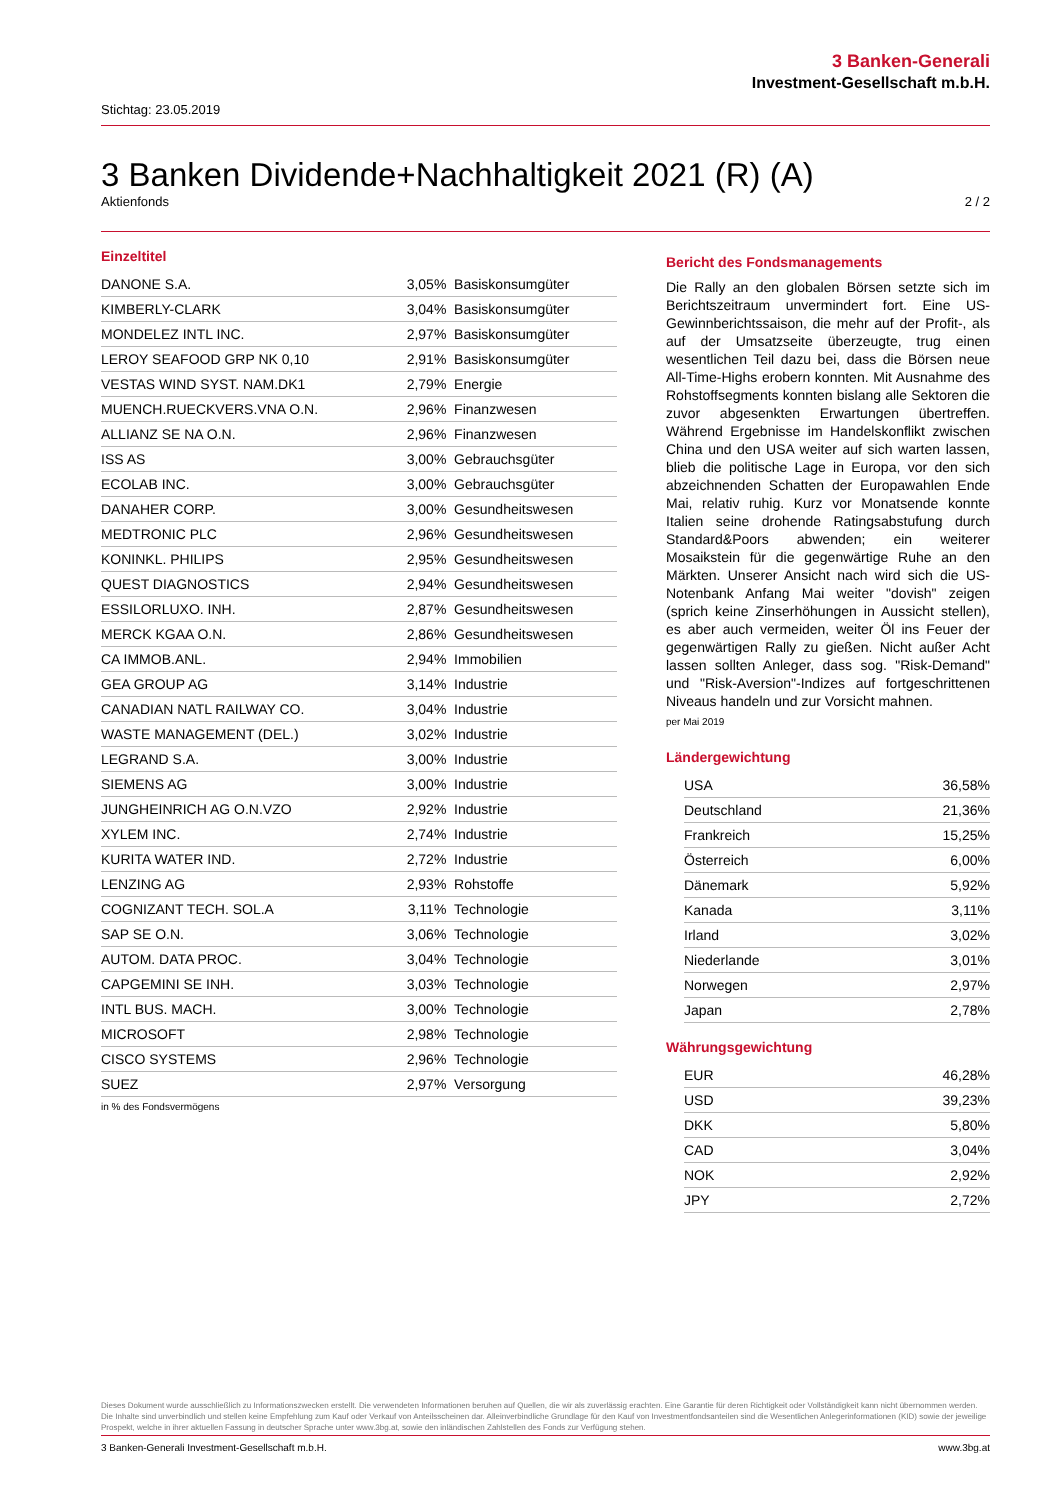3 Banken-Generali
Investment-Gesellschaft m.b.H.
Stichtag: 23.05.2019
3 Banken Dividende+Nachhaltigkeit 2021 (R) (A)
Aktienfonds 2 / 2
Einzeltitel
| DANONE S.A. | 3,05% | Basiskonsumgüter |
| KIMBERLY-CLARK | 3,04% | Basiskonsumgüter |
| MONDELEZ INTL INC. | 2,97% | Basiskonsumgüter |
| LEROY SEAFOOD GRP NK 0,10 | 2,91% | Basiskonsumgüter |
| VESTAS WIND SYST. NAM.DK1 | 2,79% | Energie |
| MUENCH.RUECKVERS.VNA O.N. | 2,96% | Finanzwesen |
| ALLIANZ SE NA O.N. | 2,96% | Finanzwesen |
| ISS AS | 3,00% | Gebrauchsgüter |
| ECOLAB INC. | 3,00% | Gebrauchsgüter |
| DANAHER CORP. | 3,00% | Gesundheitswesen |
| MEDTRONIC PLC | 2,96% | Gesundheitswesen |
| KONINKL. PHILIPS | 2,95% | Gesundheitswesen |
| QUEST DIAGNOSTICS | 2,94% | Gesundheitswesen |
| ESSILORLUXO. INH. | 2,87% | Gesundheitswesen |
| MERCK KGAA O.N. | 2,86% | Gesundheitswesen |
| CA IMMOB.ANL. | 2,94% | Immobilien |
| GEA GROUP AG | 3,14% | Industrie |
| CANADIAN NATL RAILWAY CO. | 3,04% | Industrie |
| WASTE MANAGEMENT (DEL.) | 3,02% | Industrie |
| LEGRAND S.A. | 3,00% | Industrie |
| SIEMENS AG | 3,00% | Industrie |
| JUNGHEINRICH AG O.N.VZO | 2,92% | Industrie |
| XYLEM INC. | 2,74% | Industrie |
| KURITA WATER IND. | 2,72% | Industrie |
| LENZING AG | 2,93% | Rohstoffe |
| COGNIZANT TECH. SOL.A | 3,11% | Technologie |
| SAP SE O.N. | 3,06% | Technologie |
| AUTOM. DATA PROC. | 3,04% | Technologie |
| CAPGEMINI SE INH. | 3,03% | Technologie |
| INTL BUS. MACH. | 3,00% | Technologie |
| MICROSOFT | 2,98% | Technologie |
| CISCO SYSTEMS | 2,96% | Technologie |
| SUEZ | 2,97% | Versorgung |
in % des Fondsvermögens
Bericht des Fondsmanagements
Die Rally an den globalen Börsen setzte sich im Berichtszeitraum unvermindert fort. Eine US-Gewinnberichtssaison, die mehr auf der Profit-, als auf der Umsatzseite überzeugte, trug einen wesentlichen Teil dazu bei, dass die Börsen neue All-Time-Highs erobern konnten. Mit Ausnahme des Rohstoffsegments konnten bislang alle Sektoren die zuvor abgesenkten Erwartungen übertreffen. Während Ergebnisse im Handelskonflikt zwischen China und den USA weiter auf sich warten lassen, blieb die politische Lage in Europa, vor den sich abzeichnenden Schatten der Europawahlen Ende Mai, relativ ruhig. Kurz vor Monatsende konnte Italien seine drohende Ratingsabstufung durch Standard&Poors abwenden; ein weiterer Mosaikstein für die gegenwärtige Ruhe an den Märkten. Unserer Ansicht nach wird sich die US-Notenbank Anfang Mai weiter "dovish" zeigen (sprich keine Zinserhöhungen in Aussicht stellen), es aber auch vermeiden, weiter Öl ins Feuer der gegenwärtigen Rally zu gießen. Nicht außer Acht lassen sollten Anleger, dass sog. "Risk-Demand" und "Risk-Aversion"-Indizes auf fortgeschrittenen Niveaus handeln und zur Vorsicht mahnen.
per Mai 2019
Ländergewichtung
| USA | 36,58% |
| Deutschland | 21,36% |
| Frankreich | 15,25% |
| Österreich | 6,00% |
| Dänemark | 5,92% |
| Kanada | 3,11% |
| Irland | 3,02% |
| Niederlande | 3,01% |
| Norwegen | 2,97% |
| Japan | 2,78% |
Währungsgewichtung
| EUR | 46,28% |
| USD | 39,23% |
| DKK | 5,80% |
| CAD | 3,04% |
| NOK | 2,92% |
| JPY | 2,72% |
Dieses Dokument wurde ausschließlich zu Informationszwecken erstellt. Die verwendeten Informationen beruhen auf Quellen, die wir als zuverlässig erachten. Eine Garantie für deren Richtigkeit oder Vollständigkeit kann nicht übernommen werden. Die Inhalte sind unverbindlich und stellen keine Empfehlung zum Kauf oder Verkauf von Anteilsscheinen dar. Alleinverbindliche Grundlage für den Kauf von Investmentfondsanteilen sind die Wesentlichen Anlegerinformationen (KID) sowie der jeweilige Prospekt, welche in ihrer aktuellen Fassung in deutscher Sprache unter www.3bg.at, sowie den inländischen Zahlstellen des Fonds zur Verfügung stehen.
3 Banken-Generali Investment-Gesellschaft m.b.H. www.3bg.at